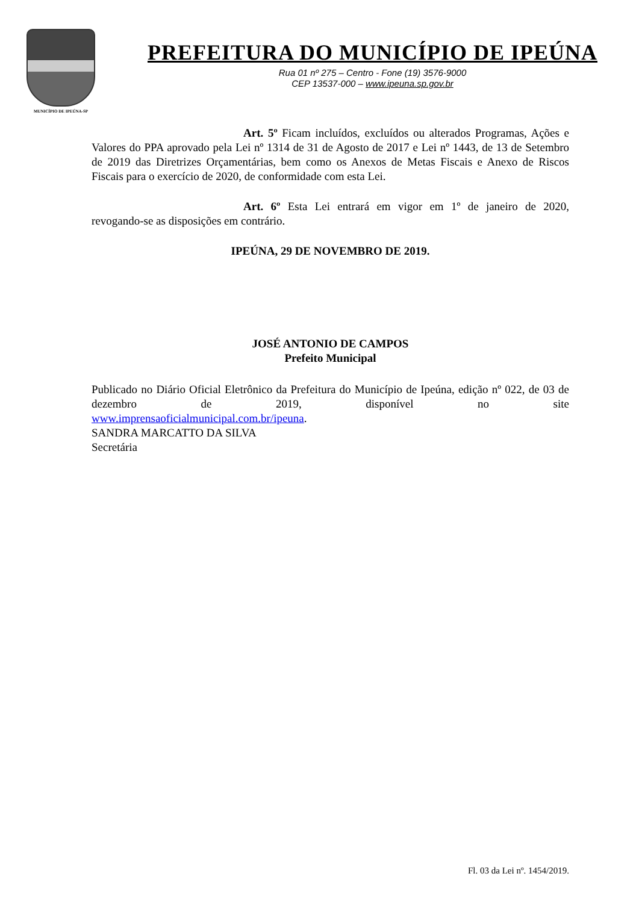MUNICÍPIO DE IPEÚNA-SP
PREFEITURA DO MUNICÍPIO DE IPEÚNA
Rua 01 nº 275 – Centro - Fone (19) 3576-9000
CEP 13537-000 – www.ipeuna.sp.gov.br
Art. 5º Ficam incluídos, excluídos ou alterados Programas, Ações e Valores do PPA aprovado pela Lei nº 1314 de 31 de Agosto de 2017 e Lei nº 1443, de 13 de Setembro de 2019 das Diretrizes Orçamentárias, bem como os Anexos de Metas Fiscais e Anexo de Riscos Fiscais para o exercício de 2020, de conformidade com esta Lei.
Art. 6º Esta Lei entrará em vigor em 1º de janeiro de 2020, revogando-se as disposições em contrário.
IPEÚNA, 29 DE NOVEMBRO DE 2019.
JOSÉ ANTONIO DE CAMPOS
Prefeito Municipal
Publicado no Diário Oficial Eletrônico da Prefeitura do Município de Ipeúna, edição nº 022, de 03 de dezembro de 2019, disponível no site
www.imprensaoficialmunicipal.com.br/ipeuna.
SANDRA MARCATTO DA SILVA
Secretária
Fl. 03 da Lei nº. 1454/2019.